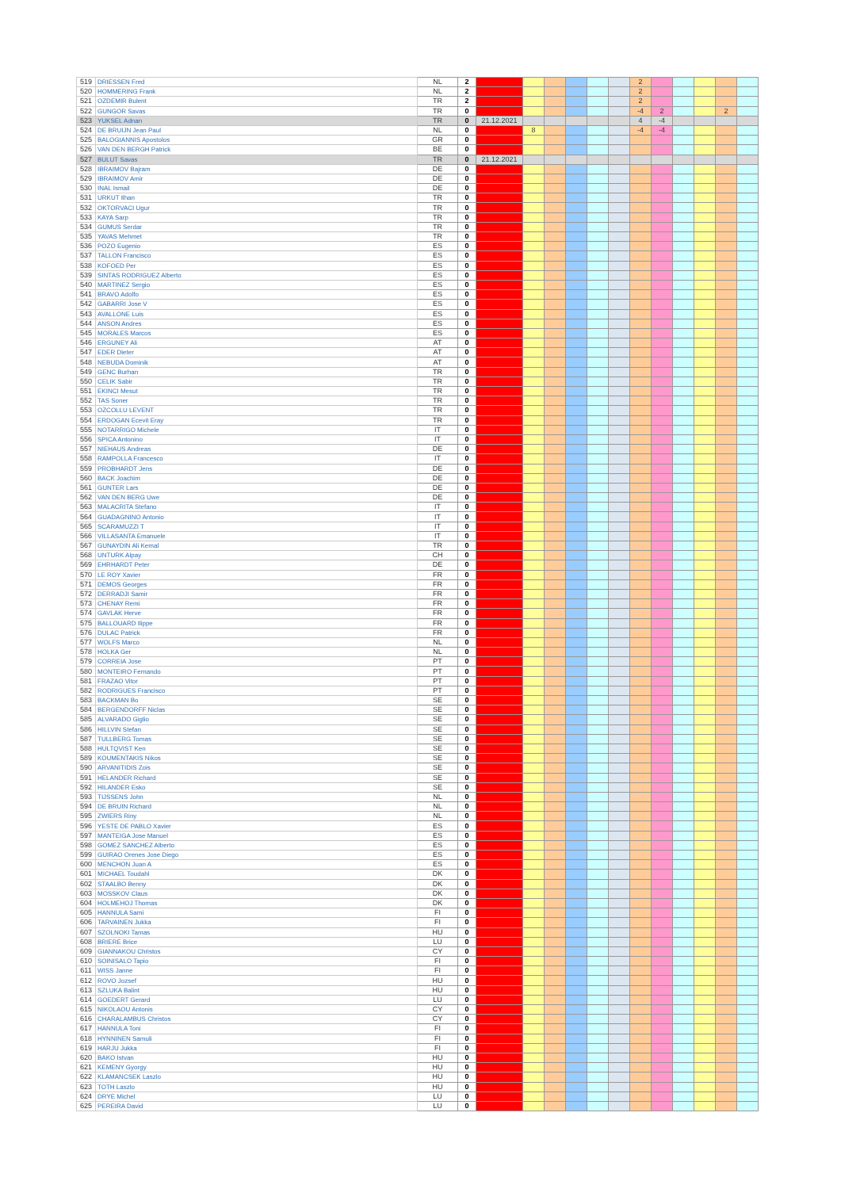| 519 | DRIESSEN Fred | NL | 2 | | | | | | | 2 | | | | | |
| 520 | HOMMERING Frank | NL | 2 | | | | | | | 2 | | | | | |
| 521 | OZDEMIR Bulent | TR | 2 | | | | | | | 2 | | | | | |
| 522 | GUNGOR Savas | TR | 0 | | | | | | | -4 | 2 | | | 2 | |
| 523 | YUKSEL Adnan | TR | 0 | 21.12.2021 | | | | | | 4 | -4 | | | | |
| 524 | DE BRUIJN Jean Paul | NL | 0 | | 8 | | | | | -4 | -4 | | | | |
| 525 | BALOGIANNIS Apostolos | GR | 0 | | | | | | | | | | | | |
| 526 | VAN DEN BERGH Patrick | BE | 0 | | | | | | | | | | | | |
| 527 | BULUT Savas | TR | 0 | 21.12.2021 | | | | | | | | | | | |
| 528 | IBRAIMOV Bajram | DE | 0 | | | | | | | | | | | | |
| 529 | IBRAIMOV Amir | DE | 0 | | | | | | | | | | | | |
| 530 | INAL Ismail | DE | 0 | | | | | | | | | | | | |
| 531 | URKUT Ilhan | TR | 0 | | | | | | | | | | | | |
| 532 | OKTORVACI Ugur | TR | 0 | | | | | | | | | | | | |
| 533 | KAYA Sarp | TR | 0 | | | | | | | | | | | | |
| 534 | GUMUS Serdar | TR | 0 | | | | | | | | | | | | |
| 535 | YAVAS Mehmet | TR | 0 | | | | | | | | | | | | |
| 536 | POZO Eugenio | ES | 0 | | | | | | | | | | | | |
| 537 | TALLON Francisco | ES | 0 | | | | | | | | | | | | |
| 538 | KOFOED Per | ES | 0 | | | | | | | | | | | | |
| 539 | SINTAS RODRIGUEZ Alberto | ES | 0 | | | | | | | | | | | | |
| 540 | MARTINEZ Sergio | ES | 0 | | | | | | | | | | | | |
| 541 | BRAVO Adolfo | ES | 0 | | | | | | | | | | | | |
| 542 | GABARRI Jose V | ES | 0 | | | | | | | | | | | | |
| 543 | AVALLONE Luis | ES | 0 | | | | | | | | | | | | |
| 544 | ANSON Andres | ES | 0 | | | | | | | | | | | | |
| 545 | MORALES Marcos | ES | 0 | | | | | | | | | | | | |
| 546 | ERGUNEY Ali | AT | 0 | | | | | | | | | | | | |
| 547 | EDER Dieter | AT | 0 | | | | | | | | | | | | |
| 548 | NEBUDA Dominik | AT | 0 | | | | | | | | | | | | |
| 549 | GENC Burhan | TR | 0 | | | | | | | | | | | | |
| 550 | CELIK Sabir | TR | 0 | | | | | | | | | | | | |
| 551 | EKINCI Mesut | TR | 0 | | | | | | | | | | | | |
| 552 | TAS Soner | TR | 0 | | | | | | | | | | | | |
| 553 | OZCOLLU LEVENT | TR | 0 | | | | | | | | | | | | |
| 554 | ERDOGAN Ecevit Eray | TR | 0 | | | | | | | | | | | | |
| 555 | NOTARRIGO Michele | IT | 0 | | | | | | | | | | | | |
| 556 | SPICA Antonino | IT | 0 | | | | | | | | | | | | |
| 557 | NIEHAUS Andreas | DE | 0 | | | | | | | | | | | | |
| 558 | RAMPOLLA Francesco | IT | 0 | | | | | | | | | | | | |
| 559 | PROBHARDT Jens | DE | 0 | | | | | | | | | | | | |
| 560 | BACK Joachim | DE | 0 | | | | | | | | | | | | |
| 561 | GUNTER Lars | DE | 0 | | | | | | | | | | | | |
| 562 | VAN DEN BERG Uwe | DE | 0 | | | | | | | | | | | | |
| 563 | MALACRITA Stefano | IT | 0 | | | | | | | | | | | | |
| 564 | GUADAGNINO Antonio | IT | 0 | | | | | | | | | | | | |
| 565 | SCARAMUZZI T | IT | 0 | | | | | | | | | | | | |
| 566 | VILLASANTA Emanuele | IT | 0 | | | | | | | | | | | | |
| 567 | GUNAYDIN Ali Kemal | TR | 0 | | | | | | | | | | | | |
| 568 | UNTURK Alpay | CH | 0 | | | | | | | | | | | | |
| 569 | EHRHARDT Peter | DE | 0 | | | | | | | | | | | | |
| 570 | LE ROY Xavier | FR | 0 | | | | | | | | | | | | |
| 571 | DEMOS Georges | FR | 0 | | | | | | | | | | | | |
| 572 | DERRADJI Samir | FR | 0 | | | | | | | | | | | | |
| 573 | CHENAY Remi | FR | 0 | | | | | | | | | | | | |
| 574 | GAVLAK Herve | FR | 0 | | | | | | | | | | | | |
| 575 | BALLOUARD Ilippe | FR | 0 | | | | | | | | | | | | |
| 576 | DULAC Patrick | FR | 0 | | | | | | | | | | | | |
| 577 | WOLFS Marco | NL | 0 | | | | | | | | | | | | |
| 578 | HOLKA Ger | NL | 0 | | | | | | | | | | | | |
| 579 | CORREIA Jose | PT | 0 | | | | | | | | | | | | |
| 580 | MONTEIRO Fernando | PT | 0 | | | | | | | | | | | | |
| 581 | FRAZAO Vitor | PT | 0 | | | | | | | | | | | | |
| 582 | RODRIGUES Francisco | PT | 0 | | | | | | | | | | | | |
| 583 | BACKMAN Bo | SE | 0 | | | | | | | | | | | | |
| 584 | BERGENDORFF Niclas | SE | 0 | | | | | | | | | | | | |
| 585 | ALVARADO Giglio | SE | 0 | | | | | | | | | | | | |
| 586 | HILLVIN Stefan | SE | 0 | | | | | | | | | | | | |
| 587 | TULLBERG Tomas | SE | 0 | | | | | | | | | | | | |
| 588 | HULTQVIST Ken | SE | 0 | | | | | | | | | | | | |
| 589 | KOUMENTAKIS Nikos | SE | 0 | | | | | | | | | | | | |
| 590 | ARVANITIDIS Zois | SE | 0 | | | | | | | | | | | | |
| 591 | HELANDER Richard | SE | 0 | | | | | | | | | | | | |
| 592 | HILANDER Esko | SE | 0 | | | | | | | | | | | | |
| 593 | TIJSSENS John | NL | 0 | | | | | | | | | | | | |
| 594 | DE BRUIN Richard | NL | 0 | | | | | | | | | | | | |
| 595 | ZWIERS Riny | NL | 0 | | | | | | | | | | | | |
| 596 | YESTE DE PABLO Xavier | ES | 0 | | | | | | | | | | | | |
| 597 | MANTEIGA Jose Manuel | ES | 0 | | | | | | | | | | | | |
| 598 | GOMEZ SANCHEZ Alberto | ES | 0 | | | | | | | | | | | | |
| 599 | GUIRAO Orenes Jose Diego | ES | 0 | | | | | | | | | | | | |
| 600 | MENCHON Juan A | ES | 0 | | | | | | | | | | | | |
| 601 | MICHAEL Toudahl | DK | 0 | | | | | | | | | | | | |
| 602 | STAALBO Benny | DK | 0 | | | | | | | | | | | | |
| 603 | MOSSKOV Claus | DK | 0 | | | | | | | | | | | | |
| 604 | HOLMEHOJ Thomas | DK | 0 | | | | | | | | | | | | |
| 605 | HANNULA Sami | FI | 0 | | | | | | | | | | | | |
| 606 | TARVAINEN Jukka | FI | 0 | | | | | | | | | | | | |
| 607 | SZOLNOKI Tamas | HU | 0 | | | | | | | | | | | | |
| 608 | BRIERE Brice | LU | 0 | | | | | | | | | | | | |
| 609 | GIANNAKOU Christos | CY | 0 | | | | | | | | | | | | |
| 610 | SOINISALO Tapio | FI | 0 | | | | | | | | | | | | |
| 611 | WISS Janne | FI | 0 | | | | | | | | | | | | |
| 612 | ROVO Jozsef | HU | 0 | | | | | | | | | | | | |
| 613 | SZLUKA Balint | HU | 0 | | | | | | | | | | | | |
| 614 | GOEDERT Gerard | LU | 0 | | | | | | | | | | | | |
| 615 | NIKOLAOU Antonis | CY | 0 | | | | | | | | | | | | |
| 616 | CHARALAMBUS Christos | CY | 0 | | | | | | | | | | | | |
| 617 | HANNULA Toni | FI | 0 | | | | | | | | | | | | |
| 618 | HYNNINEN Samuli | FI | 0 | | | | | | | | | | | | |
| 619 | HARJU Jukka | FI | 0 | | | | | | | | | | | | |
| 620 | BAKO Istvan | HU | 0 | | | | | | | | | | | | |
| 621 | KEMENY Gyorgy | HU | 0 | | | | | | | | | | | | |
| 622 | KLAMANCSEK Laszlo | HU | 0 | | | | | | | | | | | | |
| 623 | TOTH Laszlo | HU | 0 | | | | | | | | | | | | |
| 624 | DRYE Michel | LU | 0 | | | | | | | | | | | | |
| 625 | PEREIRA David | LU | 0 | | | | | | | | | | | | |